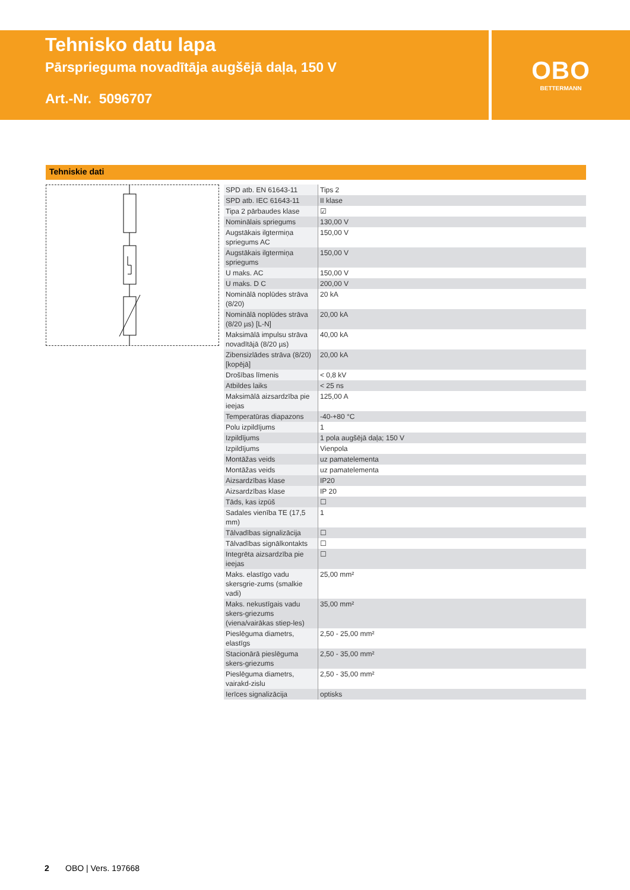Tehnisko datu lapa
Pārsprieguma novadītāja augšējā daļa, 150 V
Art.-Nr. 5096707
OBO
BETTERMANN
Tehniskie dati
| SPD atb. EN 61643-11 | Tips 2 |
| SPD atb. IEC 61643-11 | II klase |
| Tipa 2 pārbaudes klase | ☑ |
| Nominālais spriegums | 130,00 V |
| Augstākais ilgtermiņa spriegums AC | 150,00 V |
| Augstākais ilgtermiņa spriegums | 150,00 V |
| U maks. AC | 150,00 V |
| U maks. D C | 200,00 V |
| Nominālā noplūdes strāva (8/20) | 20 kA |
| Nominālā noplūdes strāva (8/20 µs) [L-N] | 20,00 kA |
| Maksimālā impulsu strāva novadītājā (8/20 µs) | 40,00 kA |
| Zibensizlādes strāva (8/20) [kopējā] | 20,00 kA |
| Drošības līmenis | < 0,8 kV |
| Atbildes laiks | < 25 ns |
| Maksimālā aizsardzība pie ieejas | 125,00 A |
| Temperatūras diapazons | -40-+80 °C |
| Polu izpildījums | 1 |
| Izpildījums | 1 pola augšējā daļa; 150 V |
| Izpildījums | Vienpola |
| Montāžas veids | uz pamatelementa |
| Montāžas veids | uz pamatelementa |
| Aizsardzības klase | IP20 |
| Aizsardzības klase | IP 20 |
| Tāds, kas izpūš | ☐ |
| Sadales vienība TE (17,5 mm) | 1 |
| Tālvadības signalizācija | ☐ |
| Tālvadības signālkontakts | ☐ |
| Integrēta aizsardzība pie ieejas | ☐ |
| Maks. elastīgo vadu skersgrie-zums (smalkie vadi) | 25,00 mm² |
| Maks. nekustīgais vadu skers-griezums (viena/vairākas stiep-les) | 35,00 mm² |
| Pieslēguma diametrs, elastīgs | 2,50 - 25,00 mm² |
| Stacionārā pieslēguma skers-griezums | 2,50 - 35,00 mm² |
| Pieslēguma diametrs, vairakd-zislu | 2,50 - 35,00 mm² |
| Ierīces signalizācija | optisks |
2 OBO | Vers. 197668